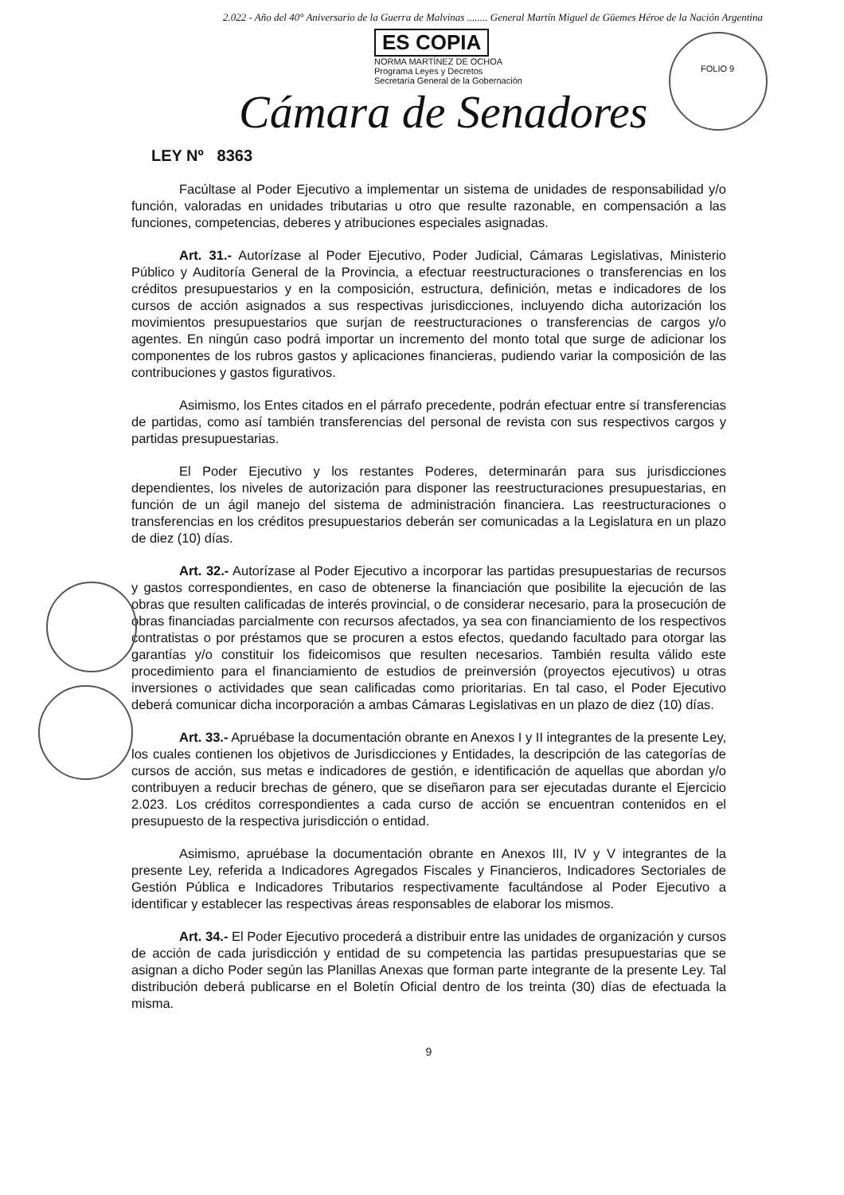2.022 - Año del 40° Aniversario de la Guerra de Malvinas ........ General Martín Miguel de Güemes Héroe de la Nación Argentina
ES COPIA
NORMA MARTÍNEZ DE OCHOA
Programa Leyes y Decretos
Secretaría General de la Gobernación
FOLIO 9
Cámara de Senadores
LEY Nº 8363
Facúltase al Poder Ejecutivo a implementar un sistema de unidades de responsabilidad y/o función, valoradas en unidades tributarias u otro que resulte razonable, en compensación a las funciones, competencias, deberes y atribuciones especiales asignadas.
Art. 31.- Autorízase al Poder Ejecutivo, Poder Judicial, Cámaras Legislativas, Ministerio Público y Auditoría General de la Provincia, a efectuar reestructuraciones o transferencias en los créditos presupuestarios y en la composición, estructura, definición, metas e indicadores de los cursos de acción asignados a sus respectivas jurisdicciones, incluyendo dicha autorización los movimientos presupuestarios que surjan de reestructuraciones o transferencias de cargos y/o agentes. En ningún caso podrá importar un incremento del monto total que surge de adicionar los componentes de los rubros gastos y aplicaciones financieras, pudiendo variar la composición de las contribuciones y gastos figurativos.
Asimismo, los Entes citados en el párrafo precedente, podrán efectuar entre sí transferencias de partidas, como así también transferencias del personal de revista con sus respectivos cargos y partidas presupuestarias.
El Poder Ejecutivo y los restantes Poderes, determinarán para sus jurisdicciones dependientes, los niveles de autorización para disponer las reestructuraciones presupuestarias, en función de un ágil manejo del sistema de administración financiera. Las reestructuraciones o transferencias en los créditos presupuestarios deberán ser comunicadas a la Legislatura en un plazo de diez (10) días.
Art. 32.- Autorízase al Poder Ejecutivo a incorporar las partidas presupuestarias de recursos y gastos correspondientes, en caso de obtenerse la financiación que posibilite la ejecución de las obras que resulten calificadas de interés provincial, o de considerar necesario, para la prosecución de obras financiadas parcialmente con recursos afectados, ya sea con financiamiento de los respectivos contratistas o por préstamos que se procuren a estos efectos, quedando facultado para otorgar las garantías y/o constituir los fideicomisos que resulten necesarios. También resulta válido este procedimiento para el financiamiento de estudios de preinversión (proyectos ejecutivos) u otras inversiones o actividades que sean calificadas como prioritarias. En tal caso, el Poder Ejecutivo deberá comunicar dicha incorporación a ambas Cámaras Legislativas en un plazo de diez (10) días.
Art. 33.- Apruébase la documentación obrante en Anexos I y II integrantes de la presente Ley, los cuales contienen los objetivos de Jurisdicciones y Entidades, la descripción de las categorías de cursos de acción, sus metas e indicadores de gestión, e identificación de aquellas que abordan y/o contribuyen a reducir brechas de género, que se diseñaron para ser ejecutadas durante el Ejercicio 2.023. Los créditos correspondientes a cada curso de acción se encuentran contenidos en el presupuesto de la respectiva jurisdicción o entidad.
Asimismo, apruébase la documentación obrante en Anexos III, IV y V integrantes de la presente Ley, referida a Indicadores Agregados Fiscales y Financieros, Indicadores Sectoriales de Gestión Pública e Indicadores Tributarios respectivamente facultándose al Poder Ejecutivo a identificar y establecer las respectivas áreas responsables de elaborar los mismos.
Art. 34.- El Poder Ejecutivo procederá a distribuir entre las unidades de organización y cursos de acción de cada jurisdicción y entidad de su competencia las partidas presupuestarias que se asignan a dicho Poder según las Planillas Anexas que forman parte integrante de la presente Ley. Tal distribución deberá publicarse en el Boletín Oficial dentro de los treinta (30) días de efectuada la misma.
9